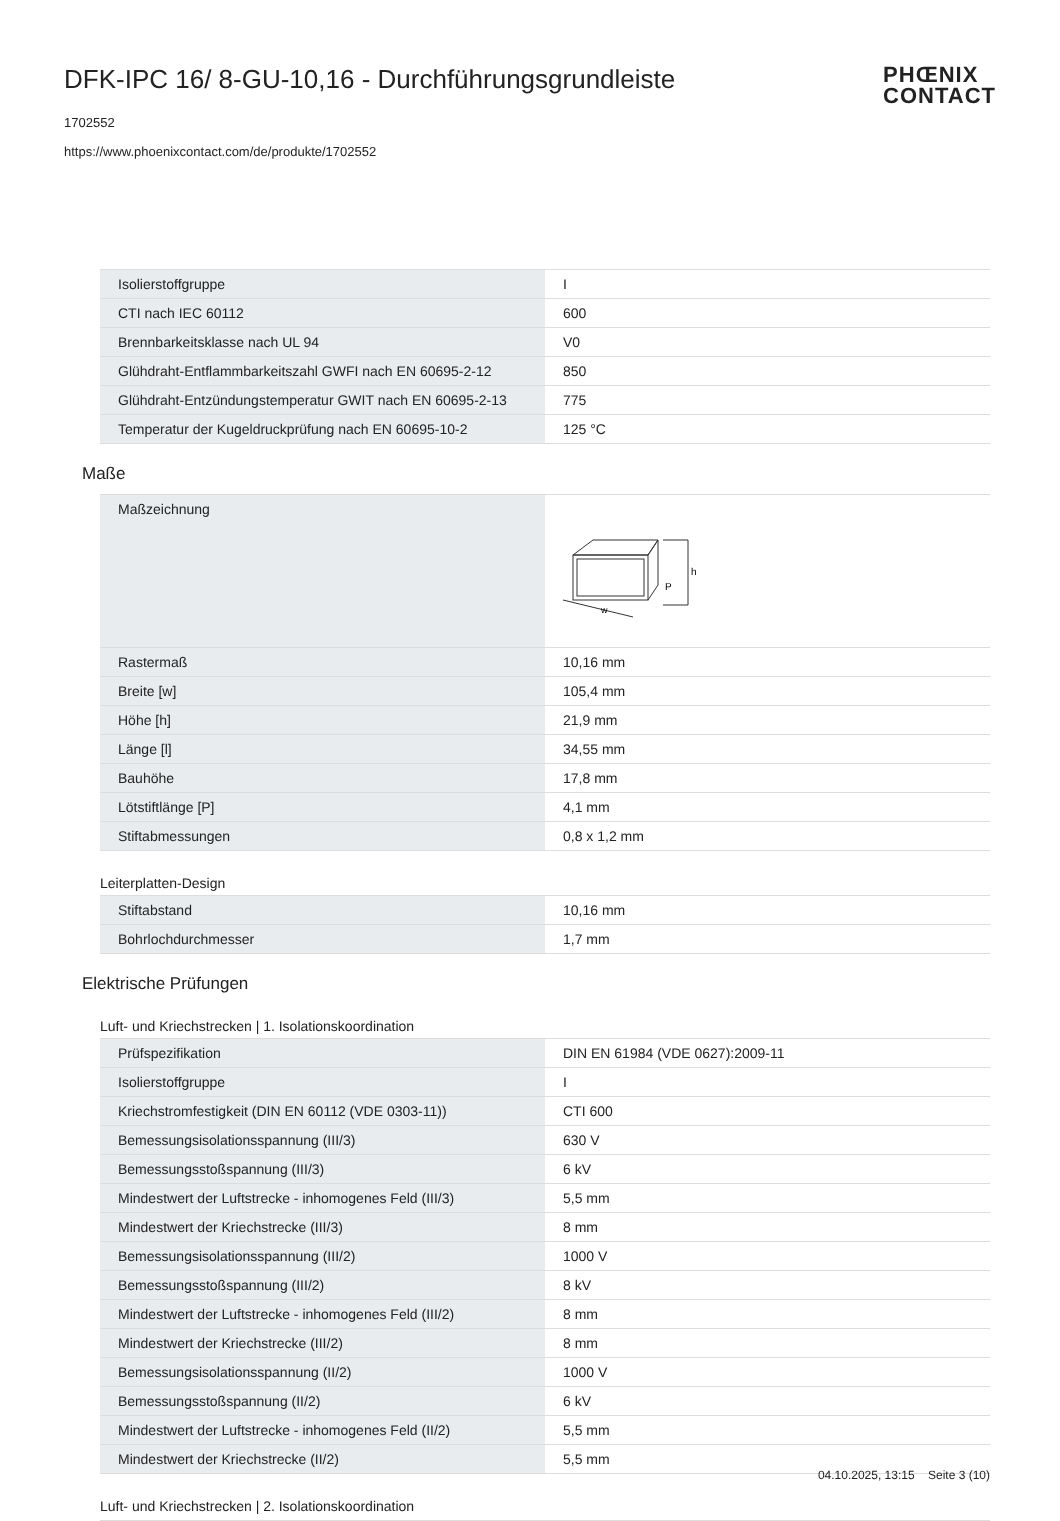DFK-IPC 16/ 8-GU-10,16 - Durchführungsgrundleiste
1702552
https://www.phoenixcontact.com/de/produkte/1702552
PHŒNIX
CONTACT
| Isolierstoffgruppe | I |
| CTI nach IEC 60112 | 600 |
| Brennbarkeitsklasse nach UL 94 | V0 |
| Glühdraht-Entflammbarkeitszahl GWFI nach EN 60695-2-12 | 850 |
| Glühdraht-Entzündungstemperatur GWIT nach EN 60695-2-13 | 775 |
| Temperatur der Kugeldruckprüfung nach EN 60695-10-2 | 125 °C |
Maße
| Maßzeichnung | h P w |
| Rastermaß | 10,16 mm |
| Breite [w] | 105,4 mm |
| Höhe [h] | 21,9 mm |
| Länge [l] | 34,55 mm |
| Bauhöhe | 17,8 mm |
| Lötstiftlänge [P] | 4,1 mm |
| Stiftabmessungen | 0,8 x 1,2 mm |
Leiterplatten-Design
| Stiftabstand | 10,16 mm |
| Bohrlochdurchmesser | 1,7 mm |
Elektrische Prüfungen
Luft- und Kriechstrecken | 1. Isolationskoordination
| Prüfspezifikation | DIN EN 61984 (VDE 0627):2009-11 |
| Isolierstoffgruppe | I |
| Kriechstromfestigkeit (DIN EN 60112 (VDE 0303-11)) | CTI 600 |
| Bemessungsisolationsspannung (III/3) | 630 V |
| Bemessungsstoßspannung (III/3) | 6 kV |
| Mindestwert der Luftstrecke - inhomogenes Feld (III/3) | 5,5 mm |
| Mindestwert der Kriechstrecke (III/3) | 8 mm |
| Bemessungsisolationsspannung (III/2) | 1000 V |
| Bemessungsstoßspannung (III/2) | 8 kV |
| Mindestwert der Luftstrecke - inhomogenes Feld (III/2) | 8 mm |
| Mindestwert der Kriechstrecke (III/2) | 8 mm |
| Bemessungsisolationsspannung (II/2) | 1000 V |
| Bemessungsstoßspannung (II/2) | 6 kV |
| Mindestwert der Luftstrecke - inhomogenes Feld (II/2) | 5,5 mm |
| Mindestwert der Kriechstrecke (II/2) | 5,5 mm |
Luft- und Kriechstrecken | 2. Isolationskoordination
04.10.2025, 13:15 Seite 3 (10)